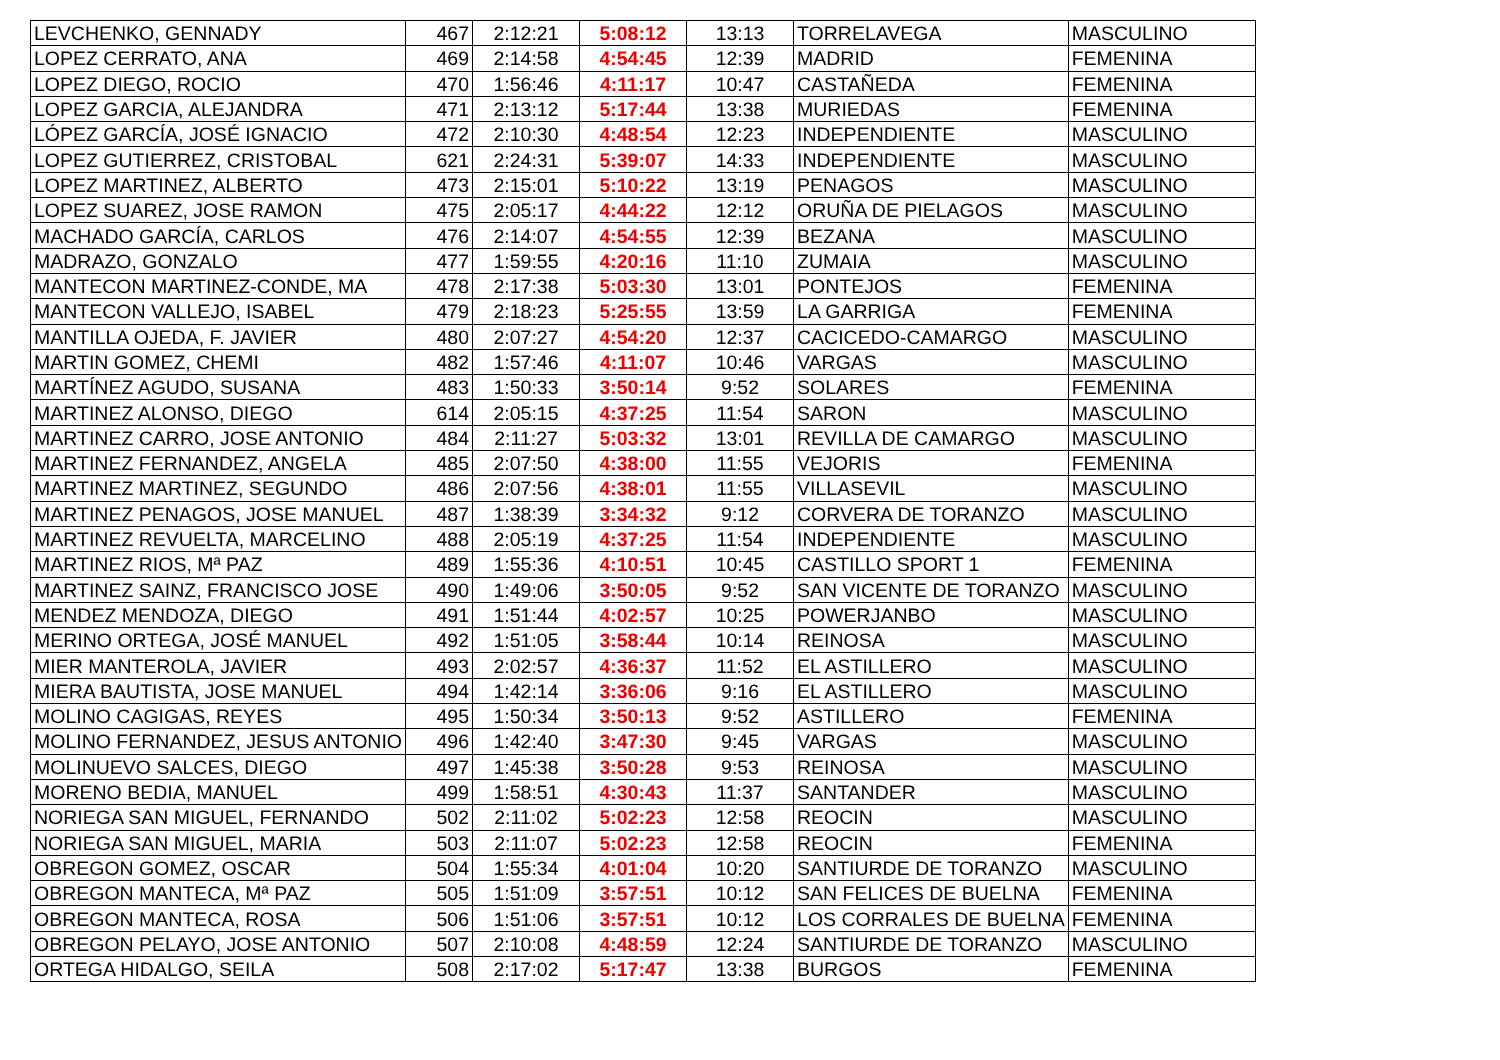| LEVCHENKO, GENNADY | 467 | 2:12:21 | 5:08:12 | 13:13 | TORRELAVEGA | MASCULINO |
| LOPEZ CERRATO, ANA | 469 | 2:14:58 | 4:54:45 | 12:39 | MADRID | FEMENINA |
| LOPEZ DIEGO, ROCIO | 470 | 1:56:46 | 4:11:17 | 10:47 | CASTAÑEDA | FEMENINA |
| LOPEZ GARCIA, ALEJANDRA | 471 | 2:13:12 | 5:17:44 | 13:38 | MURIEDAS | FEMENINA |
| LÓPEZ GARCÍA, JOSÉ IGNACIO | 472 | 2:10:30 | 4:48:54 | 12:23 | INDEPENDIENTE | MASCULINO |
| LOPEZ GUTIERREZ, CRISTOBAL | 621 | 2:24:31 | 5:39:07 | 14:33 | INDEPENDIENTE | MASCULINO |
| LOPEZ MARTINEZ, ALBERTO | 473 | 2:15:01 | 5:10:22 | 13:19 | PENAGOS | MASCULINO |
| LOPEZ SUAREZ, JOSE RAMON | 475 | 2:05:17 | 4:44:22 | 12:12 | ORUÑA DE PIELAGOS | MASCULINO |
| MACHADO GARCÍA, CARLOS | 476 | 2:14:07 | 4:54:55 | 12:39 | BEZANA | MASCULINO |
| MADRAZO, GONZALO | 477 | 1:59:55 | 4:20:16 | 11:10 | ZUMAIA | MASCULINO |
| MANTECON MARTINEZ-CONDE, MA | 478 | 2:17:38 | 5:03:30 | 13:01 | PONTEJOS | FEMENINA |
| MANTECON VALLEJO, ISABEL | 479 | 2:18:23 | 5:25:55 | 13:59 | LA GARRIGA | FEMENINA |
| MANTILLA OJEDA, F. JAVIER | 480 | 2:07:27 | 4:54:20 | 12:37 | CACICEDO-CAMARGO | MASCULINO |
| MARTIN GOMEZ, CHEMI | 482 | 1:57:46 | 4:11:07 | 10:46 | VARGAS | MASCULINO |
| MARTÍNEZ AGUDO, SUSANA | 483 | 1:50:33 | 3:50:14 | 9:52 | SOLARES | FEMENINA |
| MARTINEZ ALONSO, DIEGO | 614 | 2:05:15 | 4:37:25 | 11:54 | SARON | MASCULINO |
| MARTINEZ CARRO, JOSE ANTONIO | 484 | 2:11:27 | 5:03:32 | 13:01 | REVILLA DE CAMARGO | MASCULINO |
| MARTINEZ FERNANDEZ, ANGELA | 485 | 2:07:50 | 4:38:00 | 11:55 | VEJORIS | FEMENINA |
| MARTINEZ MARTINEZ, SEGUNDO | 486 | 2:07:56 | 4:38:01 | 11:55 | VILLASEVIL | MASCULINO |
| MARTINEZ PENAGOS, JOSE MANUEL | 487 | 1:38:39 | 3:34:32 | 9:12 | CORVERA DE TORANZO | MASCULINO |
| MARTINEZ REVUELTA, MARCELINO | 488 | 2:05:19 | 4:37:25 | 11:54 | INDEPENDIENTE | MASCULINO |
| MARTINEZ RIOS, Mª PAZ | 489 | 1:55:36 | 4:10:51 | 10:45 | CASTILLO SPORT 1 | FEMENINA |
| MARTINEZ SAINZ, FRANCISCO JOSE | 490 | 1:49:06 | 3:50:05 | 9:52 | SAN VICENTE DE TORANZO | MASCULINO |
| MENDEZ MENDOZA, DIEGO | 491 | 1:51:44 | 4:02:57 | 10:25 | POWERJANBO | MASCULINO |
| MERINO ORTEGA, JOSÉ MANUEL | 492 | 1:51:05 | 3:58:44 | 10:14 | REINOSA | MASCULINO |
| MIER MANTEROLA, JAVIER | 493 | 2:02:57 | 4:36:37 | 11:52 | EL ASTILLERO | MASCULINO |
| MIERA BAUTISTA, JOSE MANUEL | 494 | 1:42:14 | 3:36:06 | 9:16 | EL ASTILLERO | MASCULINO |
| MOLINO CAGIGAS, REYES | 495 | 1:50:34 | 3:50:13 | 9:52 | ASTILLERO | FEMENINA |
| MOLINO FERNANDEZ, JESUS ANTONIO | 496 | 1:42:40 | 3:47:30 | 9:45 | VARGAS | MASCULINO |
| MOLINUEVO SALCES, DIEGO | 497 | 1:45:38 | 3:50:28 | 9:53 | REINOSA | MASCULINO |
| MORENO BEDIA, MANUEL | 499 | 1:58:51 | 4:30:43 | 11:37 | SANTANDER | MASCULINO |
| NORIEGA SAN MIGUEL, FERNANDO | 502 | 2:11:02 | 5:02:23 | 12:58 | REOCIN | MASCULINO |
| NORIEGA SAN MIGUEL, MARIA | 503 | 2:11:07 | 5:02:23 | 12:58 | REOCIN | FEMENINA |
| OBREGON GOMEZ, OSCAR | 504 | 1:55:34 | 4:01:04 | 10:20 | SANTIURDE DE TORANZO | MASCULINO |
| OBREGON MANTECA, Mª PAZ | 505 | 1:51:09 | 3:57:51 | 10:12 | SAN FELICES DE BUELNA | FEMENINA |
| OBREGON MANTECA, ROSA | 506 | 1:51:06 | 3:57:51 | 10:12 | LOS CORRALES DE BUELNA | FEMENINA |
| OBREGON PELAYO, JOSE ANTONIO | 507 | 2:10:08 | 4:48:59 | 12:24 | SANTIURDE DE TORANZO | MASCULINO |
| ORTEGA HIDALGO, SEILA | 508 | 2:17:02 | 5:17:47 | 13:38 | BURGOS | FEMENINA |